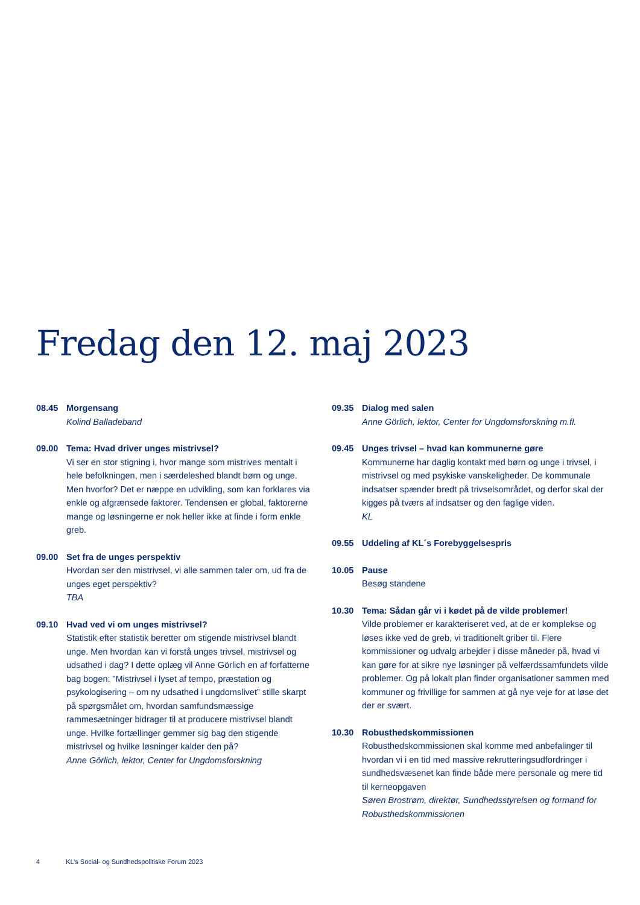Fredag den 12. maj 2023
08.45 Morgensang
Kolind Balladeband
09.00 Tema: Hvad driver unges mistrivsel?
Vi ser en stor stigning i, hvor mange som mistrives mentalt i hele befolkningen, men i særdeleshed blandt børn og unge. Men hvorfor? Det er næppe en udvikling, som kan forklares via enkle og afgrænsede faktorer. Tendensen er global, faktorerne mange og løsningerne er nok heller ikke at finde i form enkle greb.
09.00 Set fra de unges perspektiv
Hvordan ser den mistrivsel, vi alle sammen taler om, ud fra de unges eget perspektiv?
TBA
09.10 Hvad ved vi om unges mistrivsel?
Statistik efter statistik beretter om stigende mistrivsel blandt unge. Men hvordan kan vi forstå unges trivsel, mistrivsel og udsathed i dag? I dette oplæg vil Anne Görlich en af forfatterne bag bogen: ”Mistrivsel i lyset af tempo, præstation og psykologisering – om ny udsathed i ungdomslivet” stille skarpt på spørgsmålet om, hvordan samfundsmæssige rammesætninger bidrager til at producere mistrivsel blandt unge. Hvilke fortællinger gemmer sig bag den stigende mistrivsel og hvilke løsninger kalder den på?
Anne Görlich, lektor, Center for Ungdomsforskning
09.35 Dialog med salen
Anne Görlich, lektor, Center for Ungdomsforskning m.fl.
09.45 Unges trivsel – hvad kan kommunerne gøre
Kommunerne har daglig kontakt med børn og unge i trivsel, i mistrivsel og med psykiske vanskeligheder. De kommunale indsatser spænder bredt på trivselsområdet, og derfor skal der kigges på tværs af indsatser og den faglige viden.
KL
09.55 Uddeling af KL´s Forebyggelsespris
10.05 Pause
Besøg standene
10.30 Tema: Sådan går vi i kødet på de vilde problemer!
Vilde problemer er karakteriseret ved, at de er komplekse og løses ikke ved de greb, vi traditionelt griber til. Flere kommissioner og udvalg arbejder i disse måneder på, hvad vi kan gøre for at sikre nye løsninger på velfærdssamfundets vilde problemer. Og på lokalt plan finder organisationer sammen med kommuner og frivillige for sammen at gå nye veje for at løse det der er svært.
10.30 Robusthedskommissionen
Robusthedskommissionen skal komme med anbefalinger til hvordan vi i en tid med massive rekrutteringsudfordringer i sundhedsvæsenet kan finde både mere personale og mere tid til kerneopgaven
Søren Brostrøm, direktør, Sundhedsstyrelsen og formand for Robusthedskommissionen
4 KL’s Social- og Sundhedspolitiske Forum 2023